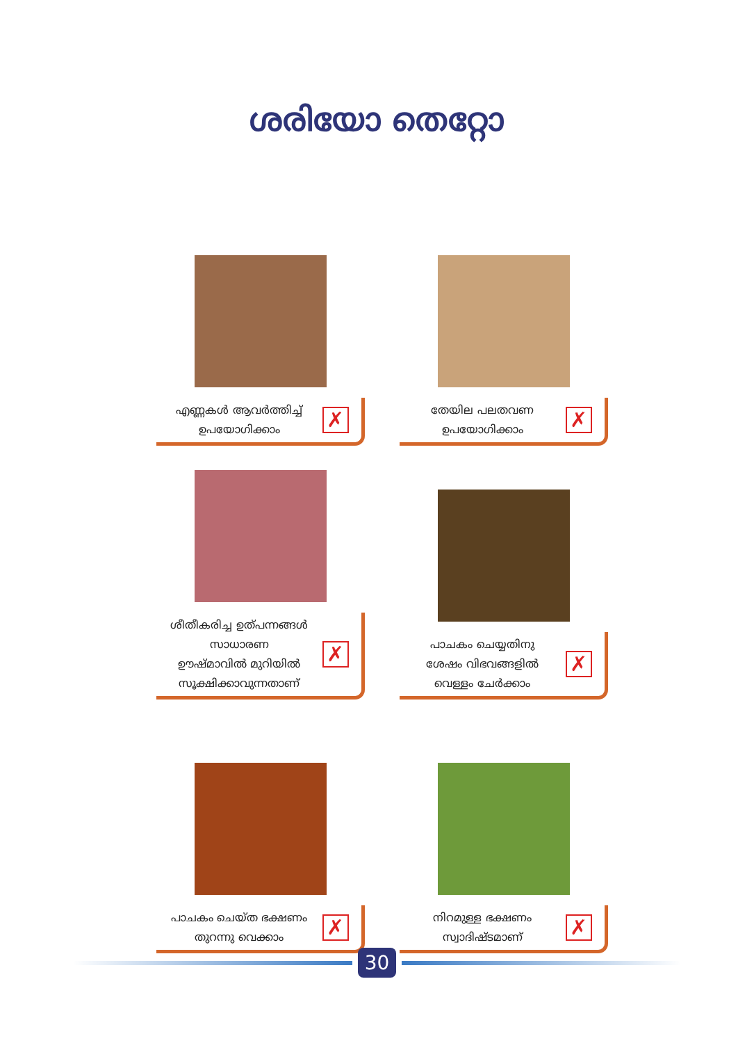ശരിയോ തെറ്റോ
എണ്ണകൾ ആവർത്തിച്ച്
ഉപയോഗിക്കാം
✗
തേയില പലതവണ
ഉപയോഗിക്കാം
✗
ശീതീകരിച്ച ഉത്പന്നങ്ങൾ സാധാരണ
ഊഷ്മാവിൽ മുറിയിൽ
സൂക്ഷിക്കാവുന്നതാണ്
✗
പാചകം ചെയ്യതിനു
ശേഷം വിഭവങ്ങളിൽ
വെള്ളം ചേർക്കാം
✗
പാചകം ചെയ്ത ഭക്ഷണം
തുറന്നു വെക്കാം
✗
നിറമുള്ള ഭക്ഷണം
സ്വാദിഷ്ടമാണ്
✗
30